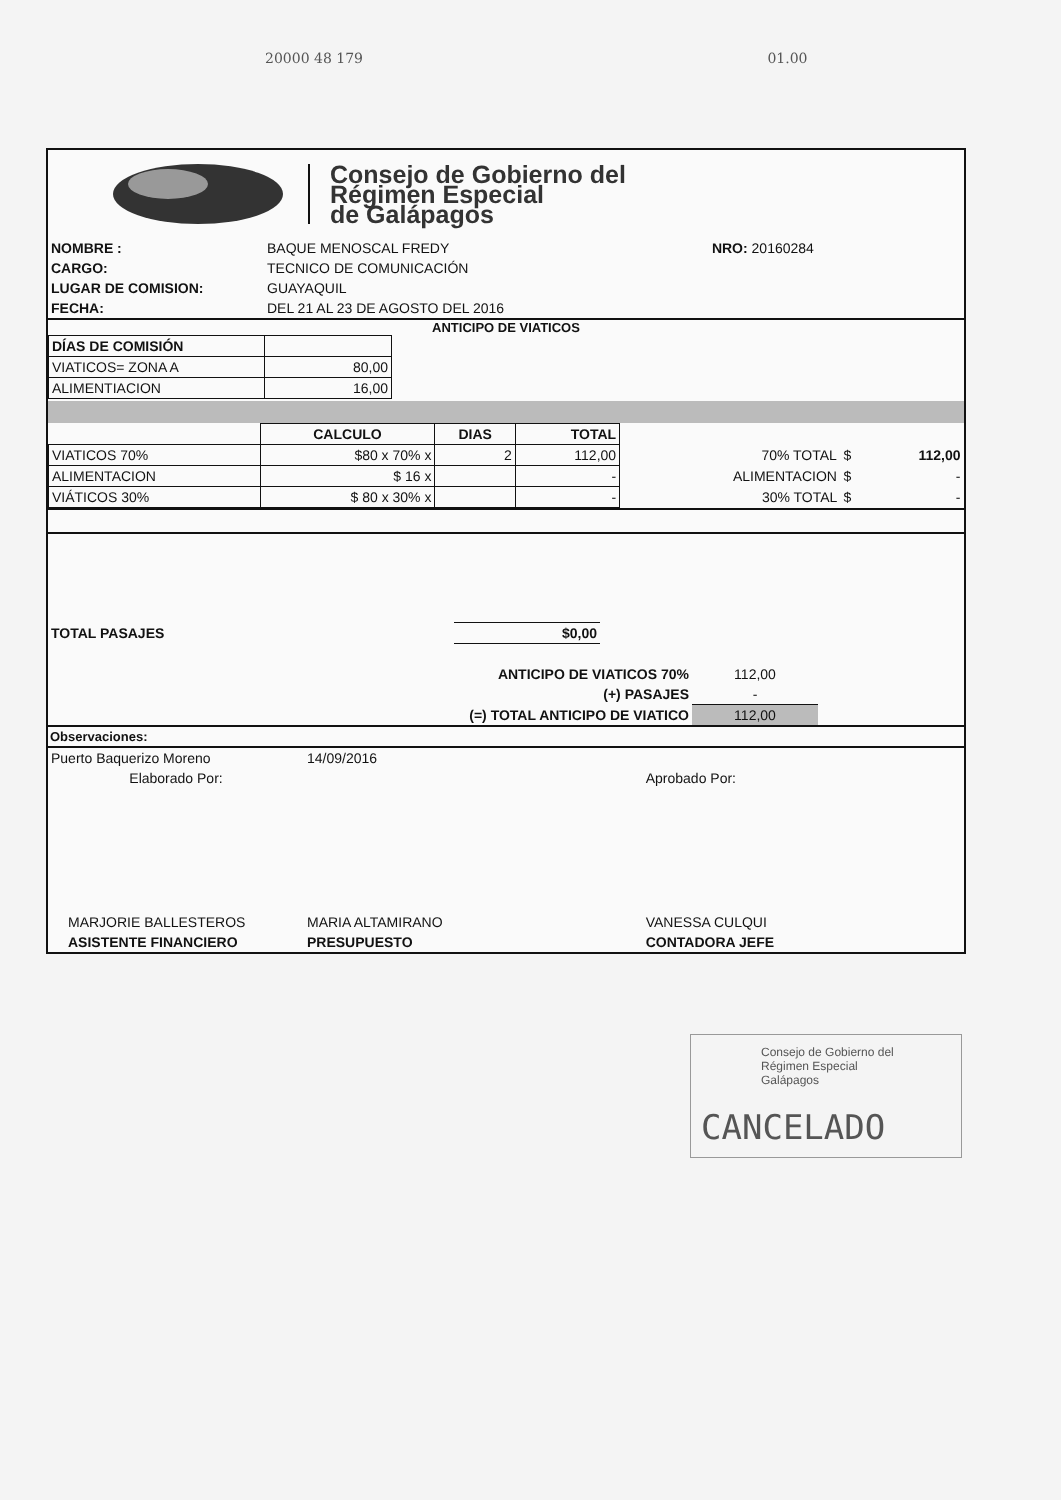20000 48 179 01.00
Consejo de Gobierno del
Régimen Especial
de Galápagos
| NOMBRE : | BAQUE MENOSCAL FREDY | NRO: 20160284 |
| CARGO: | TECNICO DE COMUNICACIÓN | |
| LUGAR DE COMISION: | GUAYAQUIL | |
| FECHA: | DEL 21 AL 23 DE AGOSTO DEL 2016 | |
ANTICIPO DE VIATICOS
| DÍAS DE COMISIÓN | |
| VIATICOS= ZONA A | 80,00 |
| ALIMENTIACION | 16,00 |
| | CALCULO | DIAS | TOTAL | | | |
| VIATICOS 70% | $80 x 70% x | 2 | 112,00 | 70% TOTAL | $ | 112,00 |
| ALIMENTACION | $ 16 x | | - | ALIMENTACION | $ | - |
| VIÁTICOS 30% | $ 80 x 30% x | | - | 30% TOTAL | $ | - |
| TOTAL PASAJES | $0,00 | |
| ANTICIPO DE VIATICOS 70% | 112,00 | |
| (+) PASAJES | - | |
| (=) TOTAL ANTICIPO DE VIATICO | 112,00 | |
Observaciones:
| Puerto Baquerizo Moreno | 14/09/2016 | |
| Elaborado Por: | | Aprobado Por: |
| MARJORIE BALLESTEROS | MARIA ALTAMIRANO | VANESSA CULQUI |
| ASISTENTE FINANCIERO | PRESUPUESTO | CONTADORA JEFE |
Consejo de Gobierno del
Régimen Especial
Galápagos
CANCELADO